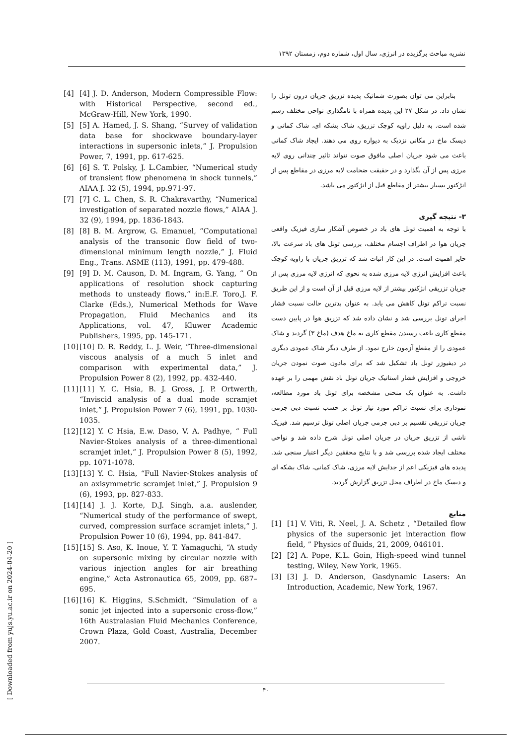نشریه مباحث برگزیده در انرژی، سال اول، شماره دوم، زمستان ۱۳۹۲
بنابراین می توان بصورت شماتیک پدیده تزریق جریان درون تونل را نشان داد. در شکل ۲۷ این پدیده همراه با نامگذاری نواحی مختلف رسم شده است. به دلیل زاویه کوچک تزریق، شاک بشکه ای، شاک کمانی و دیسک ماخ در مکانی نزدیک به دیواره روی می دهند. ایجاد شاک کمانی باعث می شود جریان اصلی مافوق صوت نتواند تاثیر چندانی روی لایه مرزی پس از آن بگذارد و در حقیقت ضخامت لایه مرزی در مقاطع پس از انژکتور بسیار بیشتر از مقاطع قبل از انژکتور می باشد.
۳- نتیجه گیری
با توجه به اهمیت تونل های باد در خصوص آشکار سازی فیزیک واقعی جریان هوا در اطراف اجسام مختلف، بررسی تونل های باد سرعت بالا، حایز اهمیت است. در این کار اثبات شد که تزریق جریان با زاویه کوچک باعث افزایش انرژی لایه مرزی شده به نحوی که انرژی لایه مرزی پس از جریان تزریقی انژکتور بیشتر از لایه مرزی قبل از آن است و از این طریق نسبت تراکم تونل کاهش می یابد. به عنوان بدترین حالت نسبت فشار اجرای تونل بررسی شد و نشان داده شد که تزریق هوا در پایین دست مقطع کاری باعث رسیدن مقطع کاری به ماخ هدف (ماخ ۳) گردید و شاک عمودی را از مقطع آزمون خارج نمود. از طرف دیگر شاک عمودی دیگری در دیفیوزر تونل باد تشکیل شد که برای مادون صوت نمودن جریان خروجی و افزایش فشار استاتیک جریان تونل باد نقش مهمی را بر عهده داشت. به عنوان یک منحنی مشخصه برای تونل باد مورد مطالعه، نموداری برای نسبت تراکم مورد نیاز تونل بر حسب نسبت دبی جرمی جریان تزریقی تقسیم بر دبی جرمی جریان اصلی تونل ترسیم شد. فیزیک ناشی از تزریق جریان در جریان اصلی تونل شرح داده شد و نواحی مختلف ایجاد شده بررسی شد و با نتایج محققین دیگر اعتبار سنجی شد. پدیده های فیزیکی اعم از جدایش لایه مرزی، شاک کمانی، شاک بشکه ای و دیسک ماخ در اطراف محل تزریق گزارش گردید.
منابع
[1] [1] V. Viti, R. Neel, J. A. Schetz , “Detailed flow physics of the supersonic jet interaction flow field, ” Physics of fluids, 21, 2009, 046101.
[2] [2] A. Pope, K.L. Goin, High-speed wind tunnel testing, Wiley, New York, 1965.
[3] [3] J. D. Anderson, Gasdynamic Lasers: An Introduction, Academic, New York, 1967.
[4] [4] J. D. Anderson, Modern Compressible Flow: with Historical Perspective, second ed., McGraw-Hill, New York, 1990.
[5] [5] A. Hamed, J. S. Shang, “Survey of validation data base for shockwave boundary-layer interactions in supersonic inlets,” J. Propulsion Power, 7, 1991, pp. 617-625.
[6] [6] S. T. Polsky, J. L.Cambier, “Numerical study of transient flow phenomena in shock tunnels,” AIAA J. 32 (5), 1994, pp.971-97.
[7] [7] C. L. Chen, S. R. Chakravarthy, “Numerical investigation of separated nozzle flows,” AIAA J. 32 (9), 1994, pp. 1836-1843.
[8] [8] B. M. Argrow, G. Emanuel, “Computational analysis of the transonic flow field of two-dimensional minimum length nozzle,” J. Fluid Eng., Trans. ASME (113), 1991, pp. 479-488.
[9] [9] D. M. Causon, D. M. Ingram, G. Yang, “ On applications of resolution shock capturing methods to unsteady flows,” in:E.F. Toro,J. F. Clarke (Eds.), Numerical Methods for Wave Propagation, Fluid Mechanics and its Applications, vol. 47, Kluwer Academic Publishers, 1995, pp. 145-171.
[10] [10] D. R. Reddy, L. J. Weir, “Three-dimensional viscous analysis of a much 5 inlet and comparison with experimental data,” J. Propulsion Power 8 (2), 1992, pp. 432-440.
[11] [11] Y. C. Hsia, B. J. Gross, J. P. Ortwerth, “Inviscid analysis of a dual mode scramjet inlet,” J. Propulsion Power 7 (6), 1991, pp. 1030-1035.
[12] [12] Y. C Hsia, E.w. Daso, V. A. Padhye, “ Full Navier-Stokes analysis of a three-dimentional scramjet inlet,” J. Propulsion Power 8 (5), 1992, pp. 1071-1078.
[13] [13] Y. C. Hsia, “Full Navier-Stokes analysis of an axisymmetric scramjet inlet,” J. Propulsion 9 (6), 1993, pp. 827-833.
[14] [14] J. J. Korte, D.J. Singh, a.a. auslender, “Numerical study of the performance of swept, curved, compression surface scramjet inlets,” J. Propulsion Power 10 (6), 1994, pp. 841-847.
[15] [15] S. Aso, K. Inoue, Y. T. Yamaguchi, “A study on supersonic mixing by circular nozzle with various injection angles for air breathing engine,” Acta Astronautica 65, 2009, pp. 687–695.
[16] [16] K. Higgins, S.Schmidt, “Simulation of a sonic jet injected into a supersonic cross-flow,” 16th Australasian Fluid Mechanics Conference, Crown Plaza, Gold Coast, Australia, December 2007.
[ Downloaded from yujs.yu.ac.ir on 2024-04-20 ]
۴۰